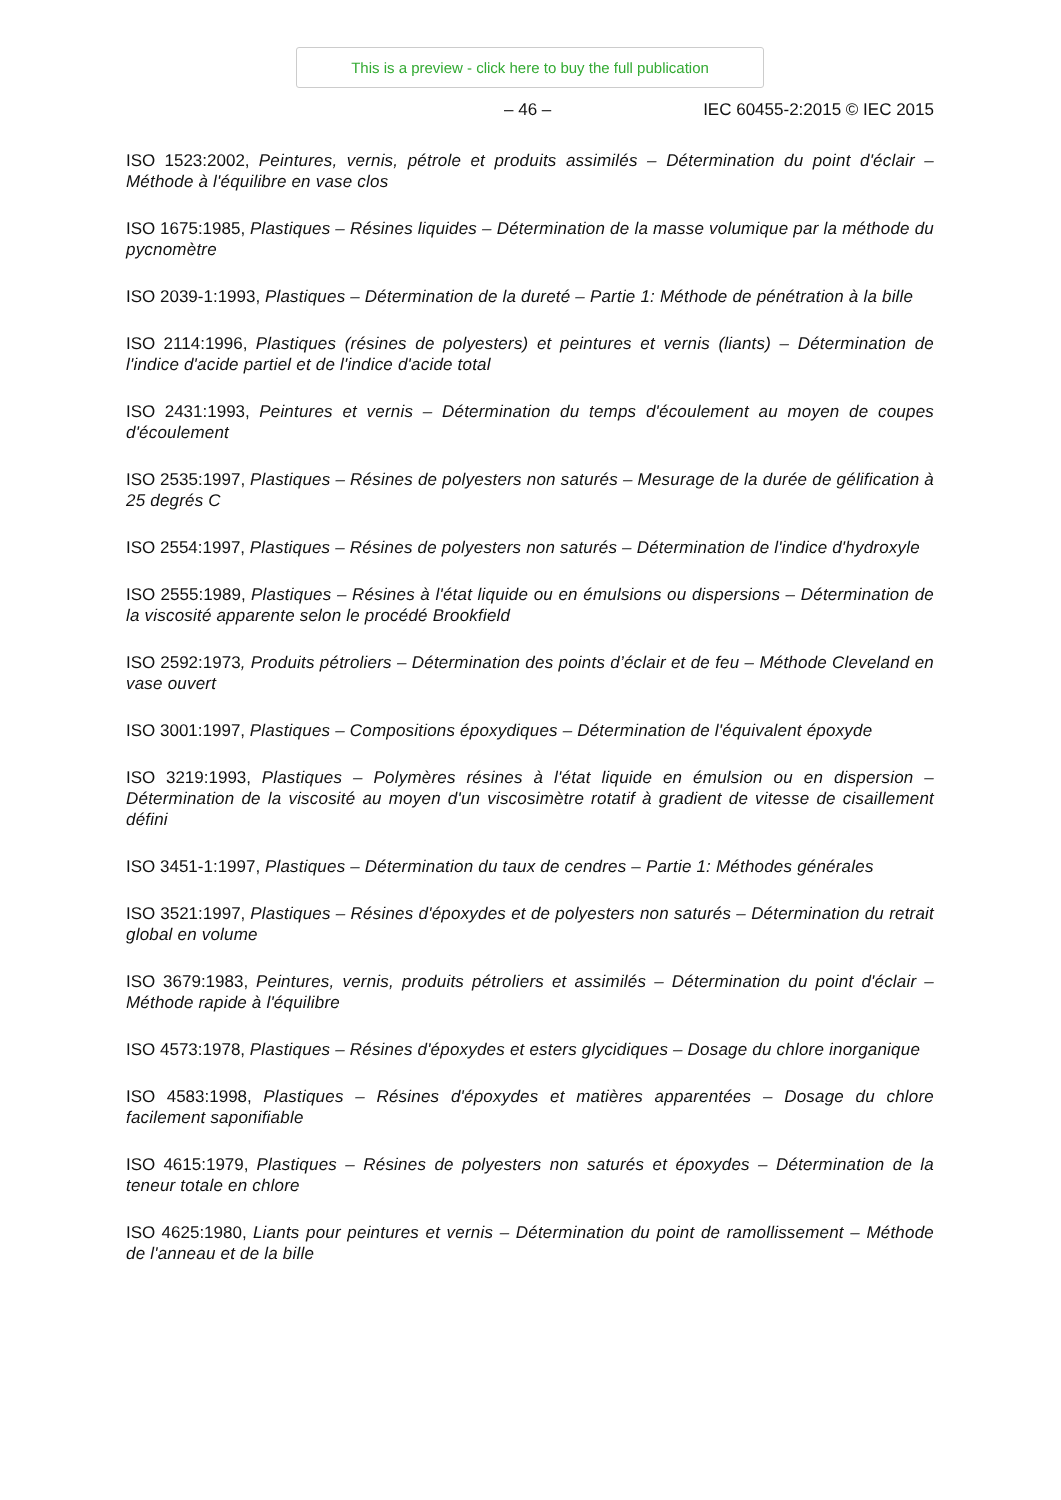This is a preview - click here to buy the full publication
– 46 – IEC 60455-2:2015 © IEC 2015
ISO 1523:2002, Peintures, vernis, pétrole et produits assimilés – Détermination du point d'éclair – Méthode à l'équilibre en vase clos
ISO 1675:1985, Plastiques – Résines liquides – Détermination de la masse volumique par la méthode du pycnomètre
ISO 2039-1:1993, Plastiques – Détermination de la dureté – Partie 1: Méthode de pénétration à la bille
ISO 2114:1996, Plastiques (résines de polyesters) et peintures et vernis (liants) – Détermination de l'indice d'acide partiel et de l'indice d'acide total
ISO 2431:1993, Peintures et vernis – Détermination du temps d'écoulement au moyen de coupes d'écoulement
ISO 2535:1997, Plastiques – Résines de polyesters non saturés – Mesurage de la durée de gélification à 25 degrés C
ISO 2554:1997, Plastiques – Résines de polyesters non saturés – Détermination de l'indice d'hydroxyle
ISO 2555:1989, Plastiques – Résines à l'état liquide ou en émulsions ou dispersions – Détermination de la viscosité apparente selon le procédé Brookfield
ISO 2592:1973, Produits pétroliers – Détermination des points d’éclair et de feu – Méthode Cleveland en vase ouvert
ISO 3001:1997, Plastiques – Compositions époxydiques – Détermination de l'équivalent époxyde
ISO 3219:1993, Plastiques – Polymères résines à l'état liquide en émulsion ou en dispersion – Détermination de la viscosité au moyen d'un viscosimètre rotatif à gradient de vitesse de cisaillement défini
ISO 3451-1:1997, Plastiques – Détermination du taux de cendres – Partie 1: Méthodes générales
ISO 3521:1997, Plastiques – Résines d'époxydes et de polyesters non saturés – Détermination du retrait global en volume
ISO 3679:1983, Peintures, vernis, produits pétroliers et assimilés – Détermination du point d'éclair – Méthode rapide à l'équilibre
ISO 4573:1978, Plastiques – Résines d'époxydes et esters glycidiques – Dosage du chlore inorganique
ISO 4583:1998, Plastiques – Résines d'époxydes et matières apparentées – Dosage du chlore facilement saponifiable
ISO 4615:1979, Plastiques – Résines de polyesters non saturés et époxydes – Détermination de la teneur totale en chlore
ISO 4625:1980, Liants pour peintures et vernis – Détermination du point de ramollissement – Méthode de l'anneau et de la bille